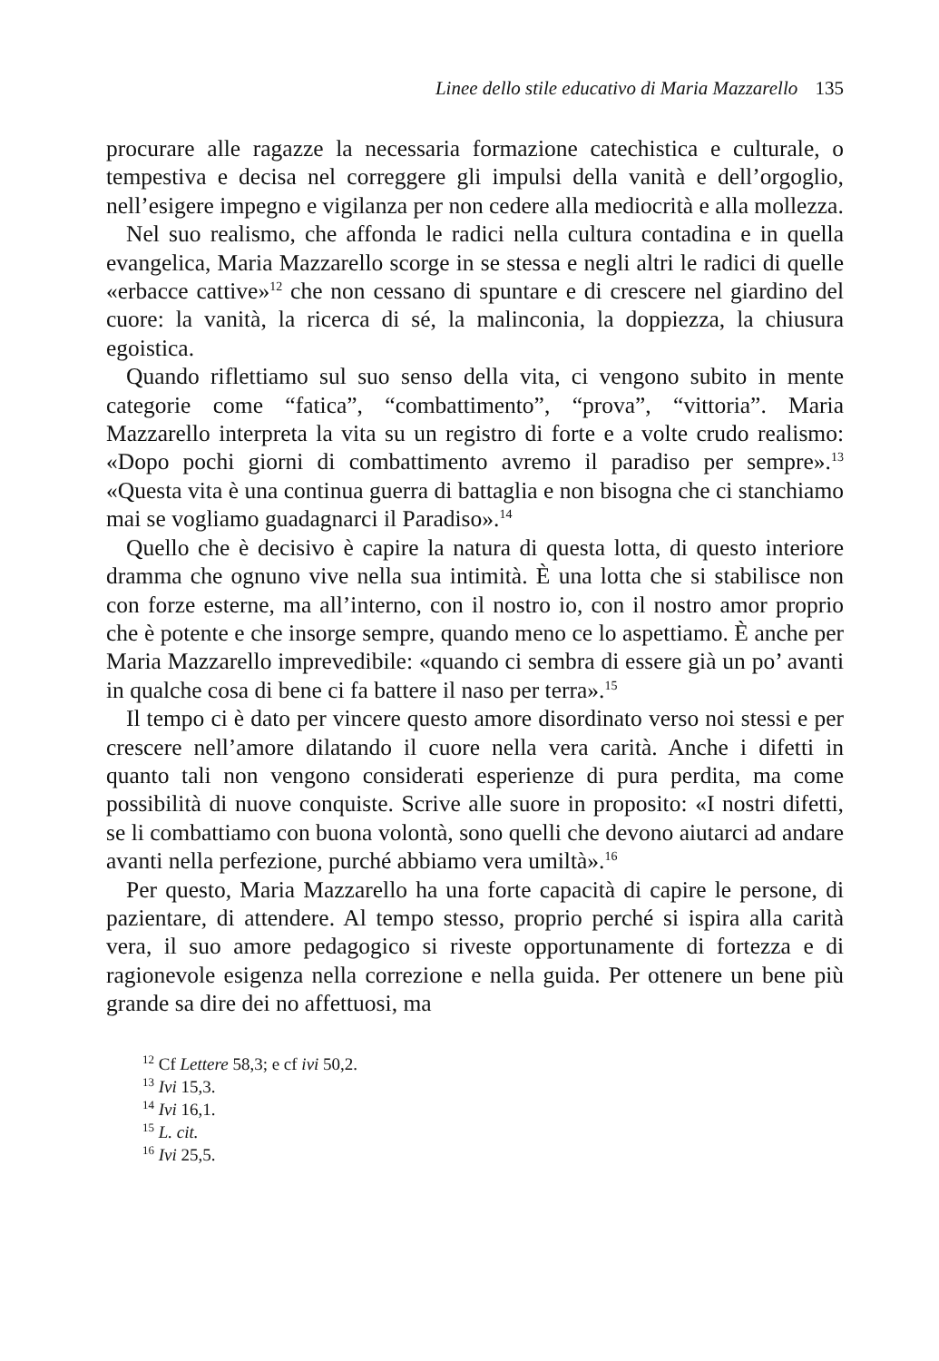Linee dello stile educativo di Maria Mazzarello 135
procurare alle ragazze la necessaria formazione catechistica e culturale, o tempestiva e decisa nel correggere gli impulsi della vanità e dell’orgoglio, nell’esigere impegno e vigilanza per non cedere alla mediocrità e alla mollezza.
Nel suo realismo, che affonda le radici nella cultura contadina e in quella evangelica, Maria Mazzarello scorge in se stessa e negli altri le radici di quelle «erbacce cattive»<sup>12</sup> che non cessano di spuntare e di crescere nel giardino del cuore: la vanità, la ricerca di sé, la malinconia, la doppiezza, la chiusura egoistica.
Quando riflettiamo sul suo senso della vita, ci vengono subito in mente categorie come “fatica”, “combattimento”, “prova”, “vittoria”. Maria Mazzarello interpreta la vita su un registro di forte e a volte crudo realismo: «Dopo pochi giorni di combattimento avremo il paradiso per sempre».<sup>13</sup> «Questa vita è una continua guerra di battaglia e non bisogna che ci stanchiamo mai se vogliamo guadagnarci il Paradiso».<sup>14</sup>
Quello che è decisivo è capire la natura di questa lotta, di questo interiore dramma che ognuno vive nella sua intimità. È una lotta che si stabilisce non con forze esterne, ma all’interno, con il nostro io, con il nostro amor proprio che è potente e che insorge sempre, quando meno ce lo aspettiamo. È anche per Maria Mazzarello imprevedibile: «quando ci sembra di essere già un po’ avanti in qualche cosa di bene ci fa battere il naso per terra».<sup>15</sup>
Il tempo ci è dato per vincere questo amore disordinato verso noi stessi e per crescere nell’amore dilatando il cuore nella vera carità. Anche i difetti in quanto tali non vengono considerati esperienze di pura perdita, ma come possibilità di nuove conquiste. Scrive alle suore in proposito: «I nostri difetti, se li combattiamo con buona volontà, sono quelli che devono aiutarci ad andare avanti nella perfezione, purché abbiamo vera umiltà».<sup>16</sup>
Per questo, Maria Mazzarello ha una forte capacità di capire le persone, di pazientare, di attendere. Al tempo stesso, proprio perché si ispira alla carità vera, il suo amore pedagogico si riveste opportunamente di fortezza e di ragionevole esigenza nella correzione e nella guida. Per ottenere un bene più grande sa dire dei no affettuosi, ma
<sup>12</sup> Cf Lettere 58,3; e cf ivi 50,2.
<sup>13</sup> Ivi 15,3.
<sup>14</sup> Ivi 16,1.
<sup>15</sup> L. cit.
<sup>16</sup> Ivi 25,5.